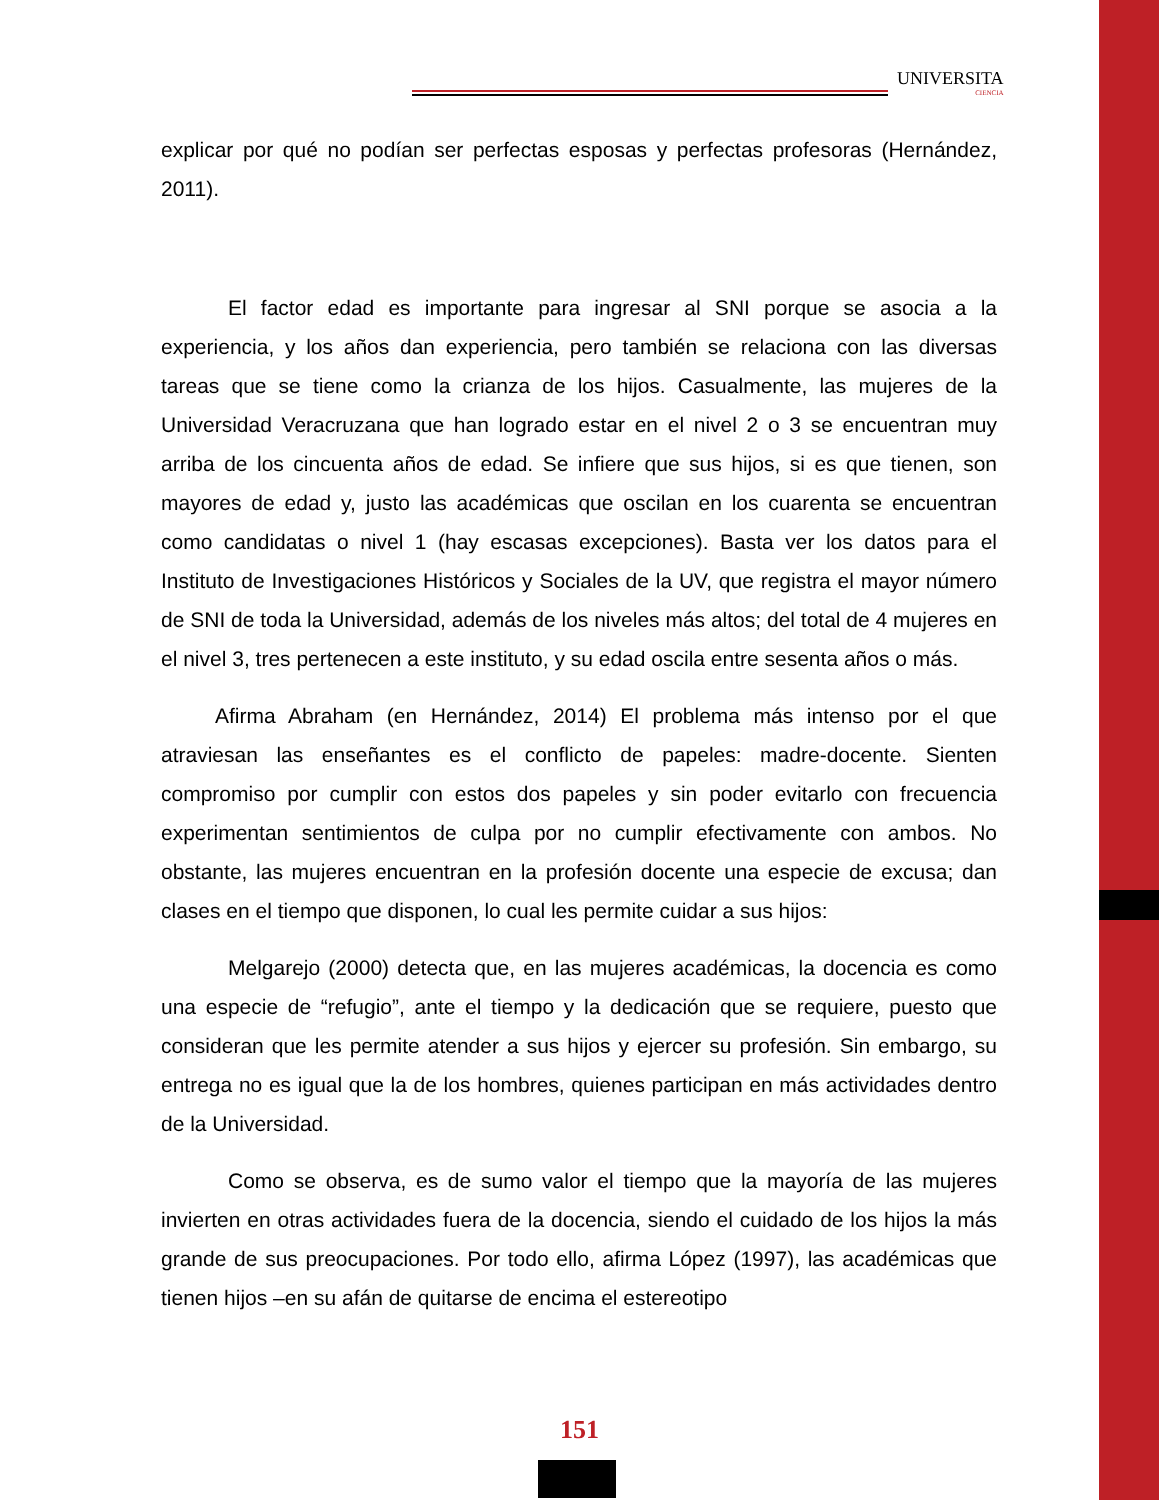UNIVERSITA
CIENCIA
explicar por qué no podían ser perfectas esposas y perfectas profesoras (Hernández, 2011).
El factor edad es importante para ingresar al SNI porque se asocia a la experiencia, y los años dan experiencia, pero también se relaciona con las diversas tareas que se tiene como la crianza de los hijos. Casualmente, las mujeres de la Universidad Veracruzana que han logrado estar en el nivel 2 o 3 se encuentran muy arriba de los cincuenta años de edad. Se infiere que sus hijos, si es que tienen, son mayores de edad y, justo las académicas que oscilan en los cuarenta se encuentran como candidatas o nivel 1 (hay escasas excepciones). Basta ver los datos para el Instituto de Investigaciones Históricos y Sociales de la UV, que registra el mayor número de SNI de toda la Universidad, además de los niveles más altos; del total de 4 mujeres en el nivel 3, tres pertenecen a este instituto, y su edad oscila entre sesenta años o más.
Afirma Abraham (en Hernández, 2014) El problema más intenso por el que atraviesan las enseñantes es el conflicto de papeles: madre-docente. Sienten compromiso por cumplir con estos dos papeles y sin poder evitarlo con frecuencia experimentan sentimientos de culpa por no cumplir efectivamente con ambos. No obstante, las mujeres encuentran en la profesión docente una especie de excusa; dan clases en el tiempo que disponen, lo cual les permite cuidar a sus hijos:
Melgarejo (2000) detecta que, en las mujeres académicas, la docencia es como una especie de “refugio”, ante el tiempo y la dedicación que se requiere, puesto que consideran que les permite atender a sus hijos y ejercer su profesión. Sin embargo, su entrega no es igual que la de los hombres, quienes participan en más actividades dentro de la Universidad.
Como se observa, es de sumo valor el tiempo que la mayoría de las mujeres invierten en otras actividades fuera de la docencia, siendo el cuidado de los hijos la más grande de sus preocupaciones. Por todo ello, afirma López (1997), las académicas que tienen hijos –en su afán de quitarse de encima el estereotipo
151